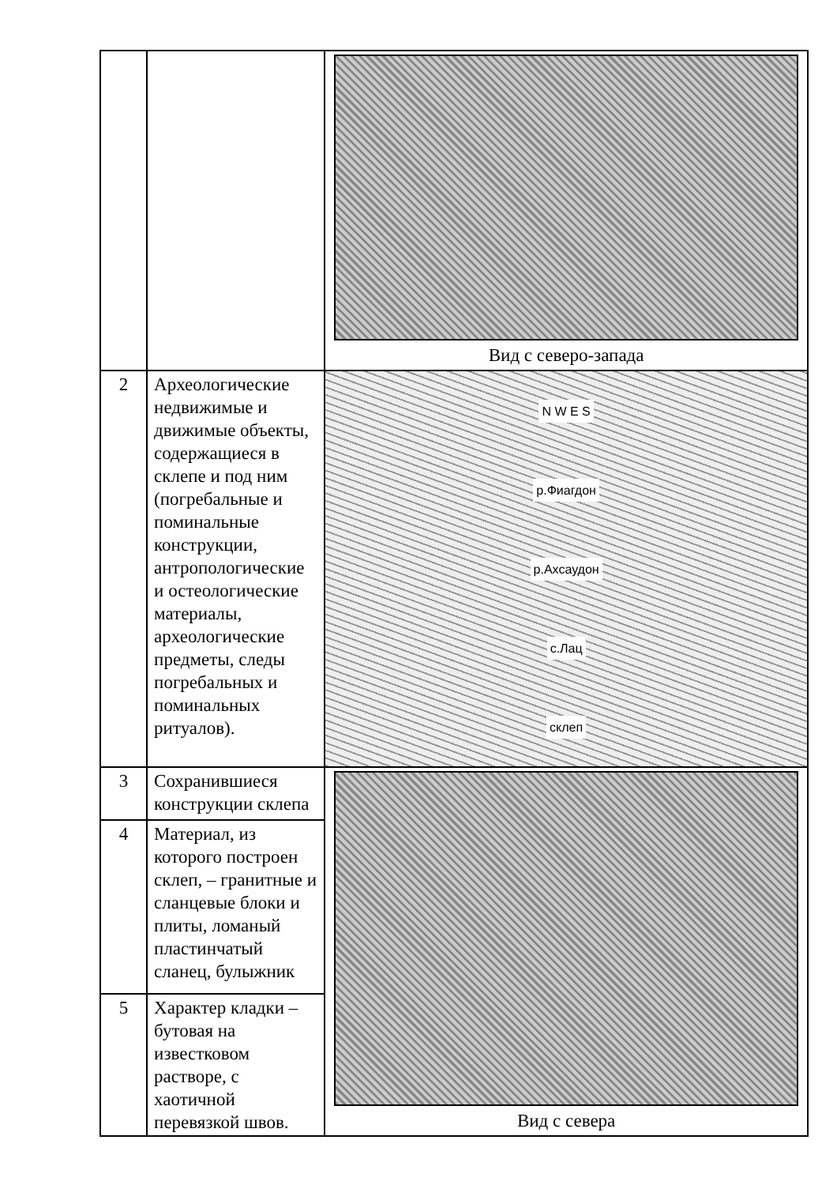| | | Вид с северо-запада |
| 2 | Археологические недвижимые и движимые объекты, содержащиеся в склепе и под ним (погребальные и поминальные конструкции, антропологические и остеологические материалы, археологические предметы, следы погребальных и поминальных ритуалов). | N W E S р.Фиагдон р.Ахсаудон с.Лац склеп |
| 3 | Сохранившиеся конструкции склепа | Вид с севера |
| 4 | Материал, из которого построен склеп, – гранитные и сланцевые блоки и плиты, ломаный пластинчатый сланец, булыжник | |
| 5 | Характер кладки – бутовая на известковом растворе, с хаотичной перевязкой швов. | |